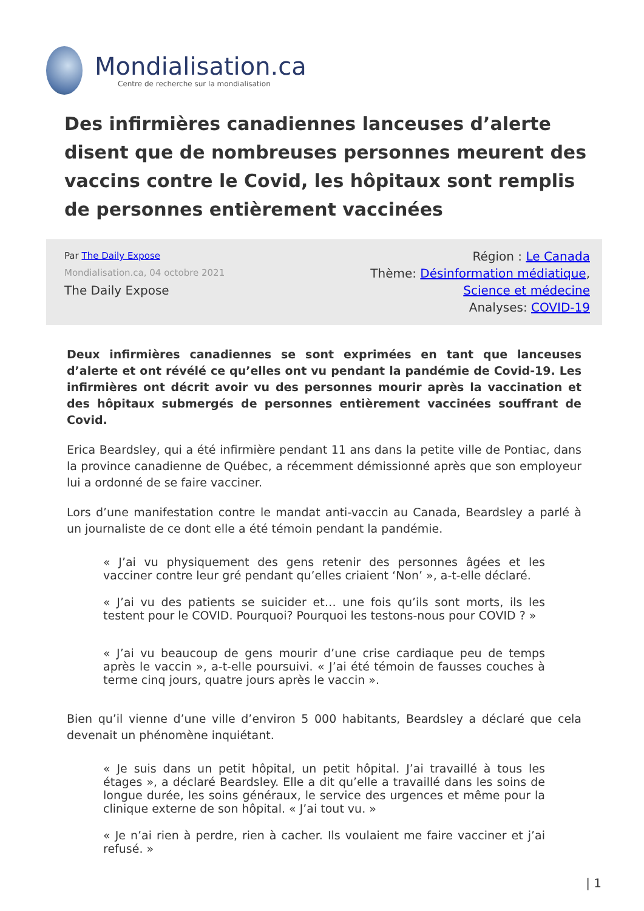Mondialisation.ca
Centre de recherche sur la mondialisation
Des infirmières canadiennes lanceuses d’alerte disent que de nombreuses personnes meurent des vaccins contre le Covid, les hôpitaux sont remplis de personnes entièrement vaccinées
Par The Daily Expose
Mondialisation.ca, 04 octobre 2021
The Daily Expose
Région : Le Canada
Thème: Désinformation médiatique,
Science et médecine
Analyses: COVID-19
Deux infirmières canadiennes se sont exprimées en tant que lanceuses d’alerte et ont révélé ce qu’elles ont vu pendant la pandémie de Covid-19. Les infirmières ont décrit avoir vu des personnes mourir après la vaccination et des hôpitaux submergés de personnes entièrement vaccinées souffrant de Covid.
Erica Beardsley, qui a été infirmière pendant 11 ans dans la petite ville de Pontiac, dans la province canadienne de Québec, a récemment démissionné après que son employeur lui a ordonné de se faire vacciner.
Lors d’une manifestation contre le mandat anti-vaccin au Canada, Beardsley a parlé à un journaliste de ce dont elle a été témoin pendant la pandémie.
« J’ai vu physiquement des gens retenir des personnes âgées et les vacciner contre leur gré pendant qu’elles criaient ‘Non’ », a-t-elle déclaré.
« J’ai vu des patients se suicider et… une fois qu’ils sont morts, ils les testent pour le COVID. Pourquoi? Pourquoi les testons-nous pour COVID ? »
« J’ai vu beaucoup de gens mourir d’une crise cardiaque peu de temps après le vaccin », a-t-elle poursuivi. « J’ai été témoin de fausses couches à terme cinq jours, quatre jours après le vaccin ».
Bien qu’il vienne d’une ville d’environ 5 000 habitants, Beardsley a déclaré que cela devenait un phénomène inquiétant.
« Je suis dans un petit hôpital, un petit hôpital. J’ai travaillé à tous les étages », a déclaré Beardsley. Elle a dit qu’elle a travaillé dans les soins de longue durée, les soins généraux, le service des urgences et même pour la clinique externe de son hôpital. « J’ai tout vu. »
« Je n’ai rien à perdre, rien à cacher. Ils voulaient me faire vacciner et j’ai refusé. »
| 1